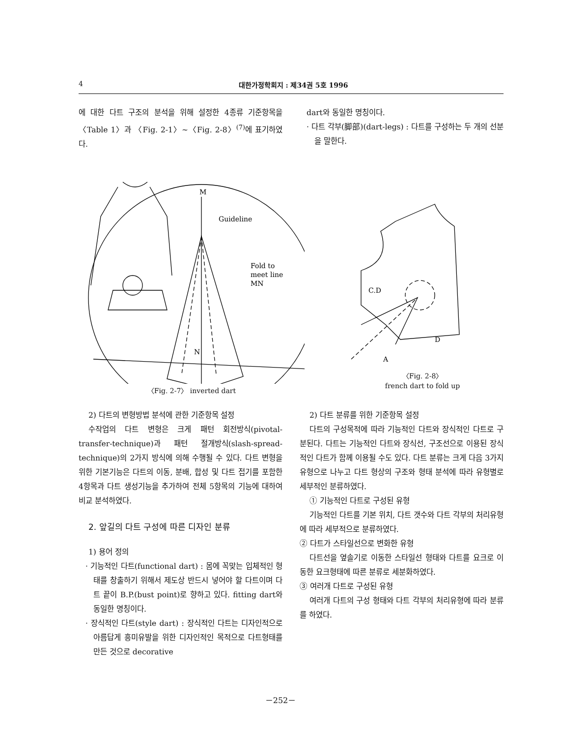4 대한가정학회지 : 제34권 5호 1996
에 대한 다트 구조의 분석을 위해 설정한 4종류 기준항목을 〈Table 1〉과 〈Fig. 2-1〉~〈Fig. 2-8〉<sup>(7)</sup>에 표기하였다.
dart와 동일한 명칭이다.
· 다트 각부(脚部)(dart-legs) : 다트를 구성하는 두 개의 선분을 말한다.
M
Guideline
Fold to
meet line
MN
N
〈Fig. 2-7〉 inverted dart
C.D
D
A
〈Fig. 2-8〉
french dart to fold up
2) 다트의 변형방법 분석에 관한 기준항목 설정
수작업의 다트 변형은 크게 패턴 회전방식(pivotal-transfer-technique)과 패턴 절개방식(slash-spread-technique)의 2가지 방식에 의해 수행될 수 있다. 다트 변형을 위한 기본기능은 다트의 이동, 분배, 합성 및 다트 접기를 포함한 4항목과 다트 생성기능을 추가하여 전체 5항목의 기능에 대하여 비교 분석하였다.
2. 앞길의 다트 구성에 따른 디자인 분류
1) 용어 정의
· 기능적인 다트(functional dart) : 몸에 꼭맞는 입체적인 형태를 창출하기 위해서 제도상 반드시 넣어야 할 다트이며 다트 끝이 B.P.(bust point)로 향하고 있다. fitting dart와 동일한 명칭이다.
· 장식적인 다트(style dart) : 장식적인 다트는 디자인적으로 아름답게 흥미유발을 위한 디자인적인 목적으로 다트형태를 만든 것으로 decorative
2) 다트 분류를 위한 기준항목 설정
다트의 구성목적에 따라 기능적인 다트와 장식적인 다트로 구분된다. 다트는 기능적인 다트와 장식선, 구조선으로 이용된 장식적인 다트가 함께 이용될 수도 있다. 다트 분류는 크게 다음 3가지 유형으로 나누고 다트 형상의 구조와 형태 분석에 따라 유형별로 세부적인 분류하였다.
① 기능적인 다트로 구성된 유형
기능적인 다트를 기본 위치, 다트 갯수와 다트 각부의 처리유형에 따라 세부적으로 분류하였다.
② 다트가 스타일선으로 변화한 유형
다트선을 옆솔기로 이동한 스타일선 형태와 다트를 요크로 이동한 요크형태에 따른 분류로 세분화하였다.
③ 여러개 다트로 구성된 유형
여러개 다트의 구성 형태와 다트 각부의 처리유형에 따라 분류를 하였다.
－252－